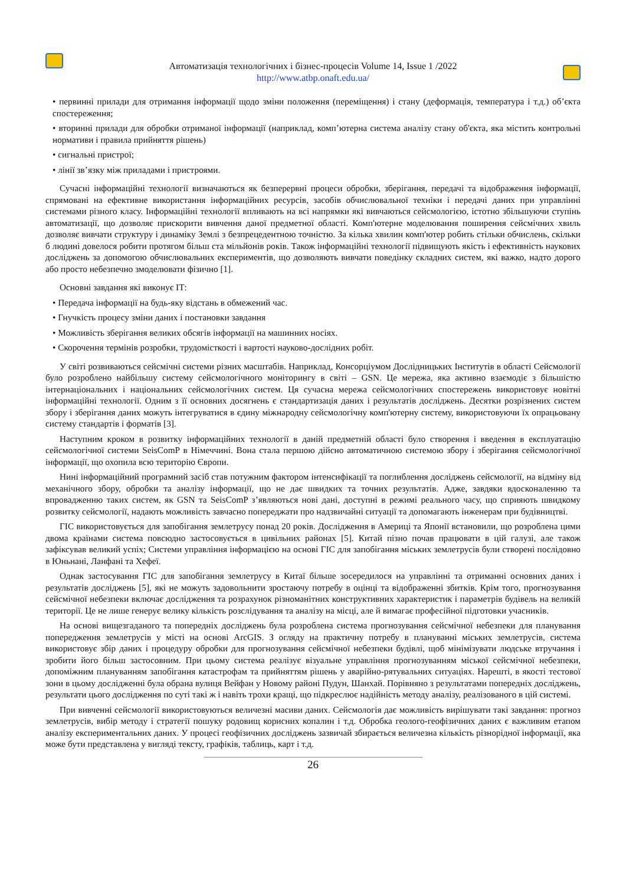Автоматизація технологічних і бізнес-процесів Volume 14, Issue 1 /2022
http://www.atbp.onaft.edu.ua/
• первинні прилади для отримання інформації щодо зміни положення (переміщення) і стану (деформація, температура і т.д.) об’єкта спостереження;
• вторинні прилади для обробки отриманої інформації (наприклад, комп’ютерна система аналізу стану об'єкта, яка містить контрольні нормативи і правила прийняття рішень)
• сигнальні пристрої;
• лінії зв’язку між приладами і пристроями.
Сучасні інформаційні технології визначаються як безперервні процеси обробки, зберігання, передачі та відображення інформації, спрямовані на ефективне використання інформаційних ресурсів, засобів обчислювальної техніки і передачі даних при управлінні системами різного класу. Інформаційні технології впливають на всі напрямки які вивчаються сейсмологією, істотно збільшуючи ступінь автоматизації, що дозволяє прискорити вивчення даної предметної області. Комп'ютерне моделювання поширення сейсмічних хвиль дозволяє вивчати структуру і динаміку Землі з безпрецедентною точністю. За кілька хвилин комп'ютер робить стільки обчислень, скільки б людині довелося робити протягом більш ста мільйонів років. Також інформаційні технології підвищують якість і ефективність наукових досліджень за допомогою обчислювальних експериментів, що дозволяють вивчати поведінку складних систем, які важко, надто дорого або просто небезпечно змоделювати фізично [1].
Основні завдання які виконує ІТ:
• Передача інформації на будь-яку відстань в обмежений час.
• Гнучкість процесу зміни даних і постановки завдання
• Можливість зберігання великих обсягів інформації на машинних носіях.
• Скорочення термінів розробки, трудомісткості і вартості науково-дослідних робіт.
У світі розвиваються сейсмічні системи різних масштабів. Наприклад, Консорціумом Дослідницьких Інститутів в області Сейсмології було розроблено найбільшу систему сейсмологічного моніторингу в світі – GSN. Це мережа, яка активно взаємодіє з більшістю інтернаціональних і національних сейсмологічних систем. Ця сучасна мережа сейсмологічних спостережень використовує новітні інформаційні технології. Одним з її основних досягнень є стандартизація даних і результатів досліджень. Десятки розрізнених систем збору і зберігання даних можуть інтегруватися в єдину міжнародну сейсмологічну комп'ютерну систему, використовуючи їх опрацьовану систему стандартів і форматів [3].
Наступним кроком в розвитку інформаційних технології в даній предметній області було створення і введення в експлуатацію сейсмологічної системи SeisComP в Німеччині. Вона стала першою дійсно автоматичною системою збору і зберігання сейсмологічної інформації, що охопила всю територію Європи.
Нині інформаційний програмний засіб став потужним фактором інтенсифікації та поглиблення досліджень сейсмології, на відміну від механічного збору, обробки та аналізу інформації, що не дає швидких та точних результатів. Адже, завдяки вдосконаленню та впровадженню таких систем, як GSN та SeisComP з’являються нові дані, доступні в режимі реального часу, що сприяють швидкому розвитку сейсмології, надають можливість завчасно попереджати про надзвичайні ситуації та допомагають інженерам при будівництві.
ГІС використовується для запобігання землетрусу понад 20 років. Дослідження в Америці та Японії встановили, що розроблена цими двома країнами система повсюдно застосовується в цивільних районах [5]. Китай пізно почав працювати в цій галузі, але також зафіксував великий успіх; Системи управління інформацією на основі ГІС для запобігання міських землетрусів були створені послідовно в Юньнані, Ланфані та Хефеї.
Однак застосування ГІС для запобігання землетрусу в Китаї більше зосередилося на управлінні та отриманні основних даних і результатів досліджень [5], які не можуть задовольнити зростаючу потребу в оцінці та відображенні збитків. Крім того, прогнозування сейсмічної небезпеки включає дослідження та розрахунок різноманітних конструктивних характеристик і параметрів будівель на великій території. Це не лише генерує велику кількість розслідування та аналізу на місці, але й вимагає професійної підготовки учасників.
На основі вищезгаданого та попередніх досліджень була розроблена система прогнозування сейсмічної небезпеки для планування попередження землетрусів у місті на основі ArcGIS. З огляду на практичну потребу в плануванні міських землетрусів, система використовує збір даних і процедуру обробки для прогнозування сейсмічної небезпеки будівлі, щоб мінімізувати людське втручання і зробити його більш застосовним. При цьому система реалізує візуальне управління прогнозуванням міської сейсмічної небезпеки, допоміжним плануванням запобігання катастрофам та прийняттям рішень у аварійно-рятувальних ситуаціях. Нарешті, в якості тестової зони в цьому дослідженні була обрана вулиця Вейфан у Новому районі Пудун, Шанхай. Порівняно з результатами попередніх досліджень, результати цього дослідження по суті такі ж і навіть трохи кращі, що підкреслює надійність методу аналізу, реалізованого в цій системі.
При вивченні сейсмології використовуються величезні масиви даних. Сейсмологія дає можливість вирішувати такі завдання: прогноз землетрусів, вибір методу і стратегії пошуку родовищ корисних копалин і т.д. Обробка геолого-геофізичних даних є важливим етапом аналізу експериментальних даних. У процесі геофізичних досліджень зазвичай збирається величезна кількість різнорідної інформації, яка може бути представлена у вигляді тексту, графіків, таблиць, карт і т.д.
26